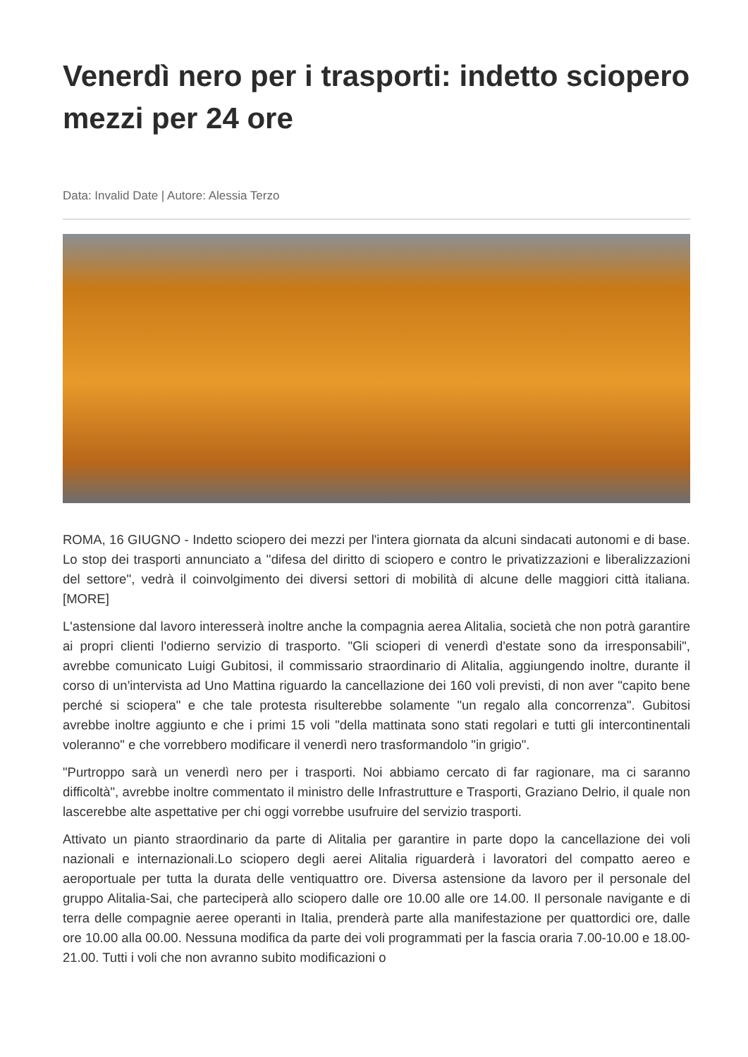Venerdì nero per i trasporti: indetto sciopero mezzi per 24 ore
Data: Invalid Date | Autore: Alessia Terzo
ROMA, 16 GIUGNO - Indetto sciopero dei mezzi per l'intera giornata da alcuni sindacati autonomi e di base. Lo stop dei trasporti annunciato a ''difesa del diritto di sciopero e contro le privatizzazioni e liberalizzazioni del settore'', vedrà il coinvolgimento dei diversi settori di mobilità di alcune delle maggiori città italiana.[MORE]
L'astensione dal lavoro interesserà inoltre anche la compagnia aerea Alitalia, società che non potrà garantire ai propri clienti l'odierno servizio di trasporto. "Gli scioperi di venerdì d'estate sono da irresponsabili", avrebbe comunicato Luigi Gubitosi, il commissario straordinario di Alitalia, aggiungendo inoltre, durante il corso di un'intervista ad Uno Mattina riguardo la cancellazione dei 160 voli previsti, di non aver "capito bene perché si sciopera" e che tale protesta risulterebbe solamente "un regalo alla concorrenza". Gubitosi avrebbe inoltre aggiunto e che i primi 15 voli "della mattinata sono stati regolari e tutti gli intercontinentali voleranno" e che vorrebbero modificare il venerdì nero trasformandolo "in grigio".
"Purtroppo sarà un venerdì nero per i trasporti. Noi abbiamo cercato di far ragionare, ma ci saranno difficoltà", avrebbe inoltre commentato il ministro delle Infrastrutture e Trasporti, Graziano Delrio, il quale non lascerebbe alte aspettative per chi oggi vorrebbe usufruire del servizio trasporti.
Attivato un pianto straordinario da parte di Alitalia per garantire in parte dopo la cancellazione dei voli nazionali e internazionali.Lo sciopero degli aerei Alitalia riguarderà i lavoratori del compatto aereo e aeroportuale per tutta la durata delle ventiquattro ore. Diversa astensione da lavoro per il personale del gruppo Alitalia-Sai, che parteciperà allo sciopero dalle ore 10.00 alle ore 14.00. Il personale navigante e di terra delle compagnie aeree operanti in Italia, prenderà parte alla manifestazione per quattordici ore, dalle ore 10.00 alla 00.00. Nessuna modifica da parte dei voli programmati per la fascia oraria 7.00-10.00 e 18.00-21.00. Tutti i voli che non avranno subito modificazioni o